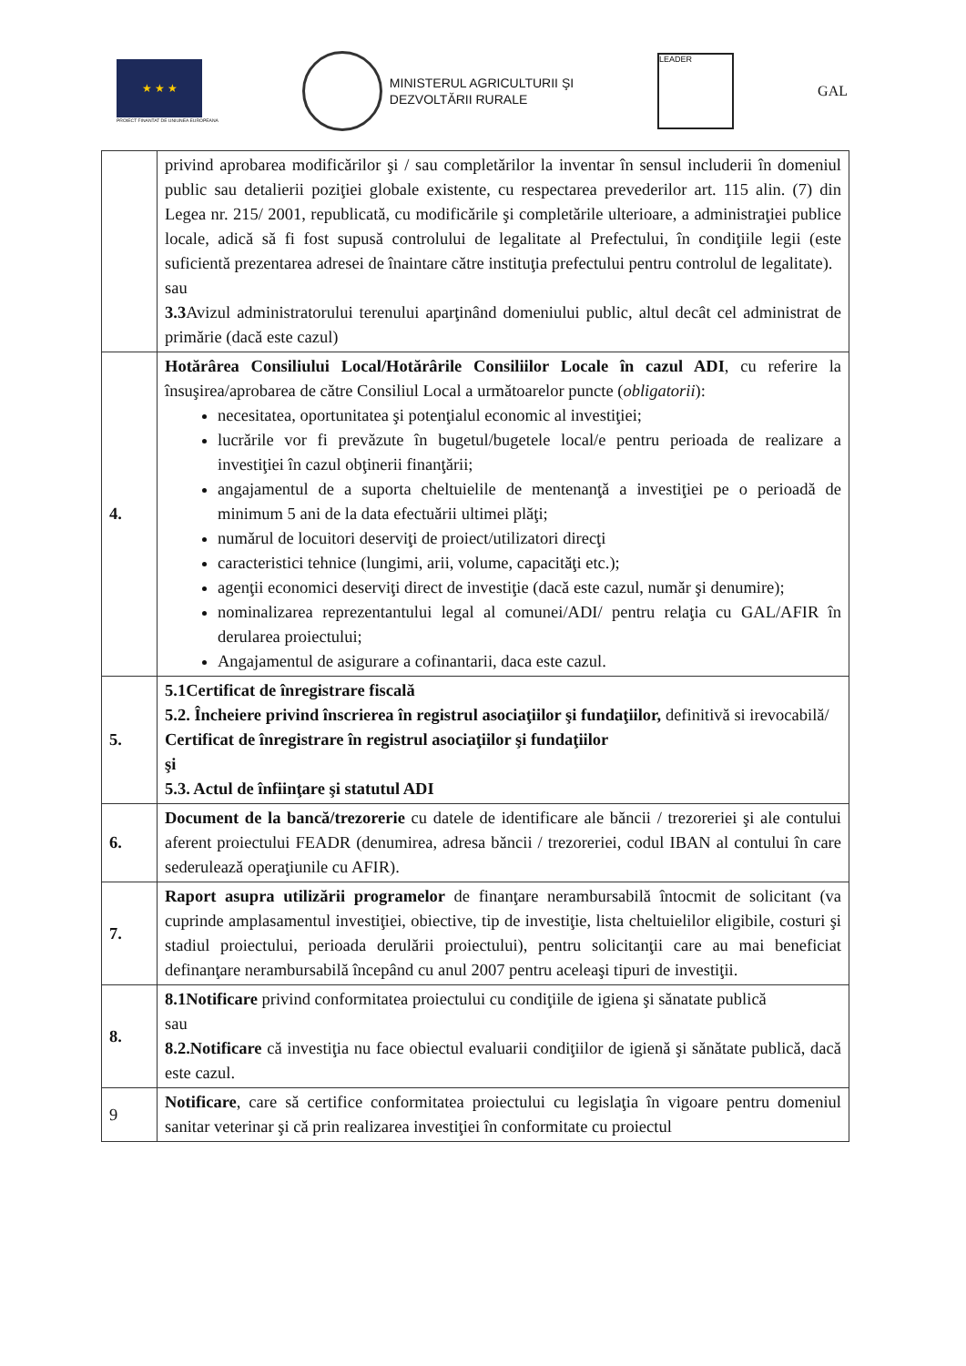★ ★ ★
PROIECT FINANTAT DE UNIUNEA EUROPEANA
MINISTERUL AGRICULTURII ŞI
DEZVOLTĂRII RURALE
LEADER
GAL
| | privind aprobarea modificărilor şi / sau completărilor la inventar în sensul includerii în domeniul public sau detalierii poziţiei globale existente, cu respectarea prevederilor art. 115 alin. (7) din Legea nr. 215/ 2001, republicată, cu modificările şi completările ulterioare, a administraţiei publice locale, adică să fi fost supusă controlului de legalitate al Prefectului, în condiţiile legii (este suficientă prezentarea adresei de înaintare către instituţia prefectului pentru controlul de legalitate). sau 3.3 Avizul administratorului terenului aparţinând domeniului public, altul decât cel administrat de primărie (dacă este cazul) |
| 4. | Hotărârea Consiliului Local/Hotărârile Consiliilor Locale în cazul ADI , cu referire la însuşirea/aprobarea de către Consiliul Local a următoarelor puncte ( obligatorii ): necesitatea, oportunitatea şi potenţialul economic al investiţiei; lucrările vor fi prevăzute în bugetul/bugetele local/e pentru perioada de realizare a investiţiei în cazul obţinerii finanţării; angajamentul de a suporta cheltuielile de mentenanţă a investiţiei pe o perioadă de minimum 5 ani de la data efectuării ultimei plăţi; numărul de locuitori deserviţi de proiect/utilizatori direcţi caracteristici tehnice (lungimi, arii, volume, capacităţi etc.); agenţii economici deserviţi direct de investiţie (dacă este cazul, număr şi denumire); nominalizarea reprezentantului legal al comunei/ADI/ pentru relaţia cu GAL/AFIR în derularea proiectului; Angajamentul de asigurare a cofinantarii, daca este cazul. |
| 5. | 5.1Certificat de înregistrare fiscală 5.2. Încheiere privind înscrierea în registrul asociaţiilor şi fundaţiilor, definitivă si irevocabilă/ Certificat de înregistrare în registrul asociaţiilor şi fundaţiilor şi 5.3. Actul de înfiinţare şi statutul ADI |
| 6. | Document de la bancă/trezorerie cu datele de identificare ale băncii / trezoreriei şi ale contului aferent proiectului FEADR (denumirea, adresa băncii / trezoreriei, codul IBAN al contului în care sederulează operaţiunile cu AFIR). |
| 7. | Raport asupra utilizării programelor de finanţare nerambursabilă întocmit de solicitant (va cuprinde amplasamentul investiţiei, obiective, tip de investiţie, lista cheltuielilor eligibile, costuri şi stadiul proiectului, perioada derulării proiectului), pentru solicitanţii care au mai beneficiat definanţare nerambursabilă începând cu anul 2007 pentru aceleaşi tipuri de investiţii. |
| 8. | 8.1Notificare privind conformitatea proiectului cu condiţiile de igiena şi sănatate publică sau 8.2.Notificare că investiţia nu face obiectul evaluarii condiţiilor de igienă şi sănătate publică, dacă este cazul. |
| 9 | Notificare , care să certifice conformitatea proiectului cu legislaţia în vigoare pentru domeniul sanitar veterinar şi că prin realizarea investiţiei în conformitate cu proiectul |